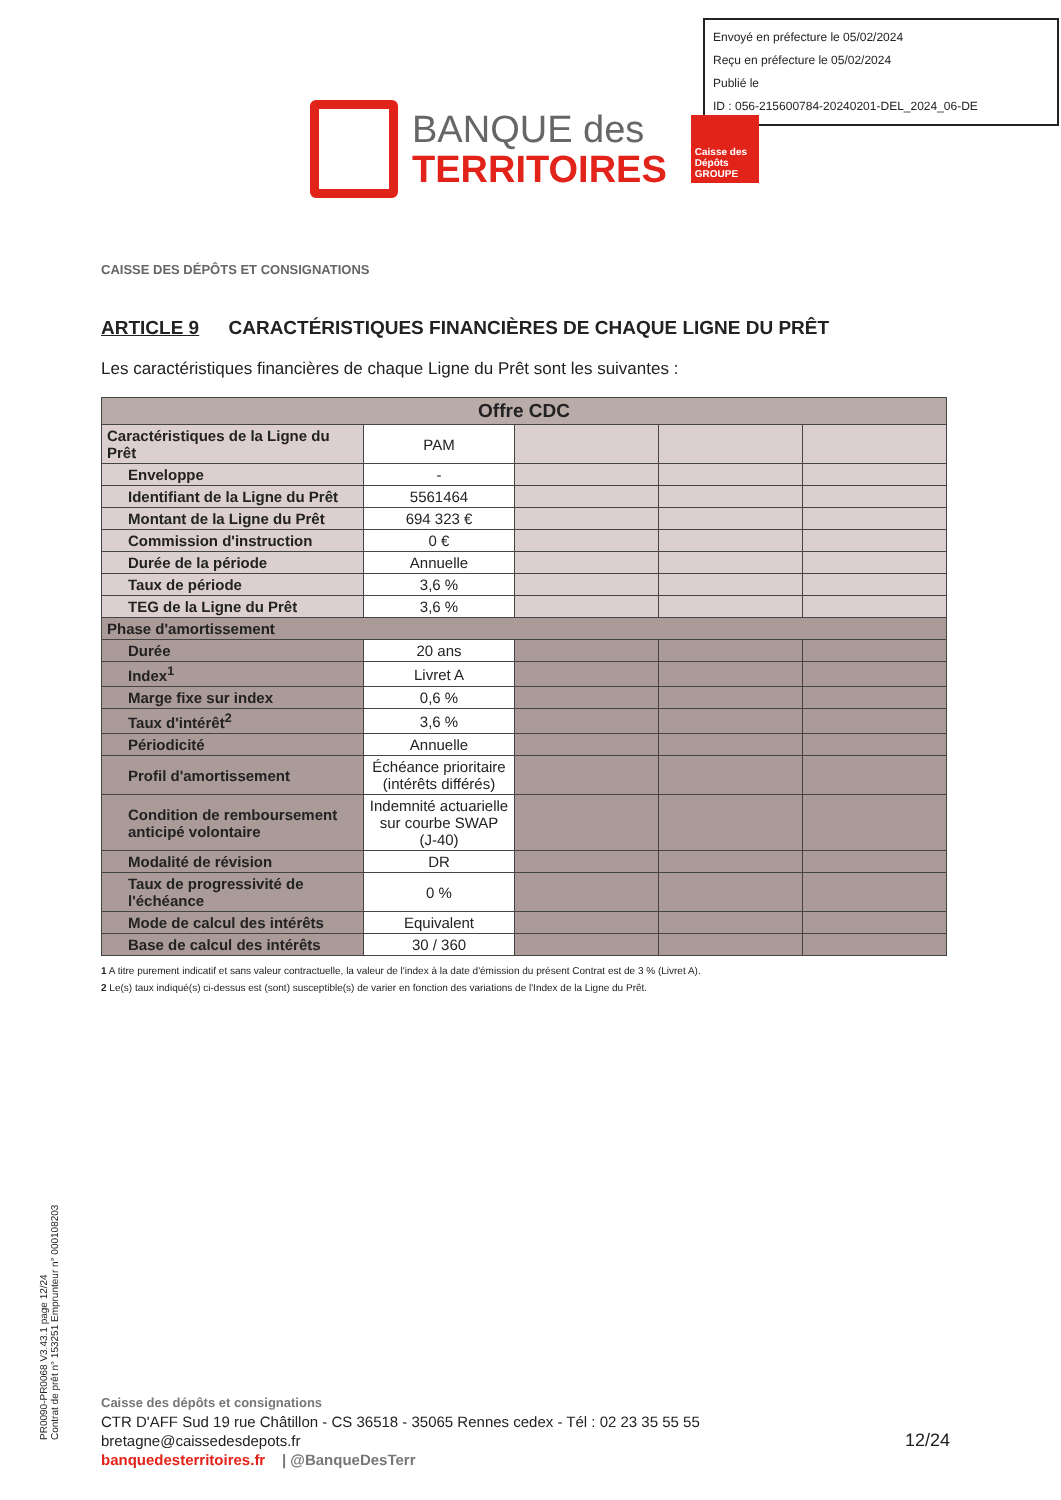Envoyé en préfecture le 05/02/2024
Reçu en préfecture le 05/02/2024
Publié le
ID : 056-215600784-20240201-DEL_2024_06-DE
BANQUE des
TERRITOIRES
Caisse des Dépôts GROUPE
CAISSE DES DÉPÔTS ET CONSIGNATIONS
ARTICLE 9 CARACTÉRISTIQUES FINANCIÈRES DE CHAQUE LIGNE DU PRÊT
Les caractéristiques financières de chaque Ligne du Prêt sont les suivantes :
| Offre CDC | | | | |
| --- | --- | --- | --- | --- |
| Caractéristiques de la Ligne du Prêt | PAM | | | |
| Enveloppe | - | | | |
| Identifiant de la Ligne du Prêt | 5561464 | | | |
| Montant de la Ligne du Prêt | 694 323 € | | | |
| Commission d'instruction | 0 € | | | |
| Durée de la période | Annuelle | | | |
| Taux de période | 3,6 % | | | |
| TEG de la Ligne du Prêt | 3,6 % | | | |
| Phase d'amortissement | | | | |
| Durée | 20 ans | | | |
| Index<sup>1</sup> | Livret A | | | |
| Marge fixe sur index | 0,6 % | | | |
| Taux d'intérêt<sup>2</sup> | 3,6 % | | | |
| Périodicité | Annuelle | | | |
| Profil d'amortissement | Échéance prioritaire (intérêts différés) | | | |
| Condition de remboursement anticipé volontaire | Indemnité actuarielle sur courbe SWAP (J-40) | | | |
| Modalité de révision | DR | | | |
| Taux de progressivité de l'échéance | 0 % | | | |
| Mode de calcul des intérêts | Equivalent | | | |
| Base de calcul des intérêts | 30 / 360 | | | |
1 A titre purement indicatif et sans valeur contractuelle, la valeur de l'index à la date d'émission du présent Contrat est de 3 % (Livret A).
2 Le(s) taux indiqué(s) ci-dessus est (sont) susceptible(s) de varier en fonction des variations de l'Index de la Ligne du Prêt.
PR0090-PR0068 V3.43.1 page 12/24
Contrat de prêt n° 153251 Emprunteur n° 000108203
Caisse des dépôts et consignations
CTR D'AFF Sud 19 rue Châtillon - CS 36518 - 35065 Rennes cedex - Tél : 02 23 35 55 55
bretagne@caissedesdepots.fr
banquedesterritoires.fr | @BanqueDesTerr
12/24